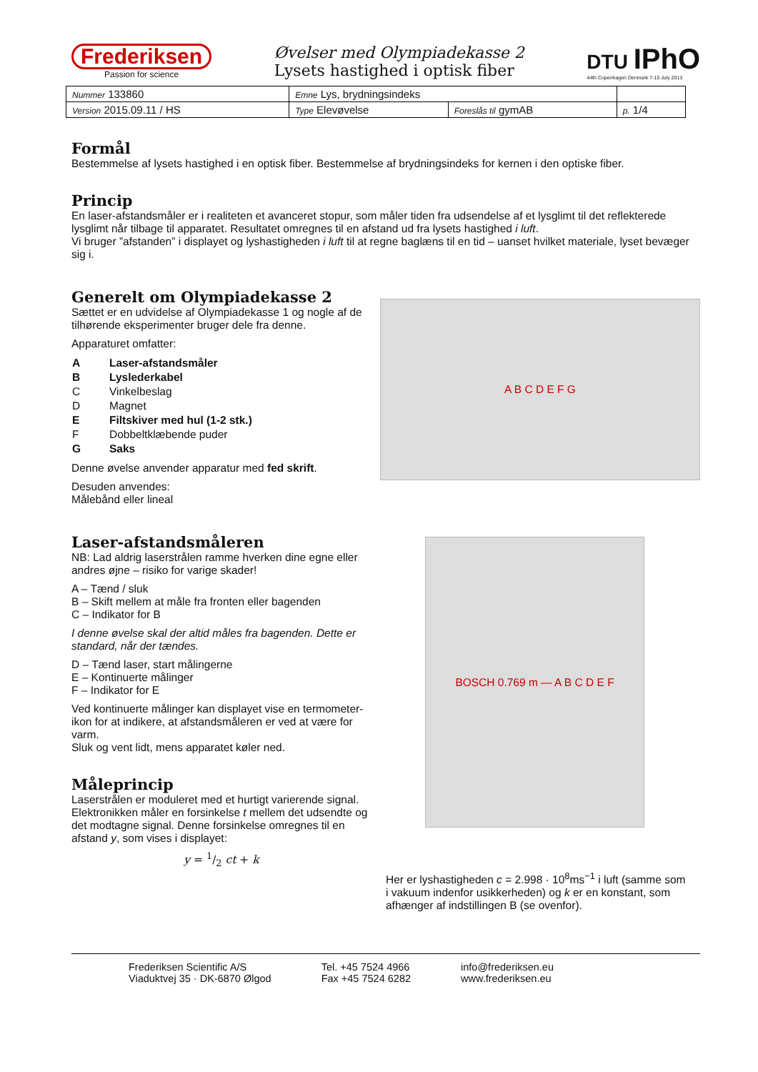Frederiksen
Passion for science
Øvelser med Olympiadekasse 2
Lysets hastighed i optisk fiber
DTU IPhO
44th Copenhagen Denmark 7-15 July 2013
| Nummer 133860 | Emne Lys, brydningsindeks | | |
| Version 2015.09.11 / HS | Type Elevøvelse | Foreslås til gymAB | p. 1/4 |
Formål
Bestemmelse af lysets hastighed i en optisk fiber. Bestemmelse af brydningsindeks for kernen i den optiske fiber.
Princip
En laser-afstandsmåler er i realiteten et avanceret stopur, som måler tiden fra udsendelse af et lysglimt til det reflekterede lysglimt når tilbage til apparatet. Resultatet omregnes til en afstand ud fra lysets hastighed i luft.
Vi bruger ”afstanden” i displayet og lyshastigheden i luft til at regne baglæns til en tid – uanset hvilket materiale, lyset bevæger sig i.
Generelt om Olympiadekasse 2
Sættet er en udvidelse af Olympiadekasse 1 og nogle af de tilhørende eksperimenter bruger dele fra denne.
Apparaturet omfatter:
| A | Laser-afstandsmåler |
| B | Lyslederkabel |
| C | Vinkelbeslag |
| D | Magnet |
| E | Filtskiver med hul (1-2 stk.) |
| F | Dobbeltklæbende puder |
| G | Saks |
Denne øvelse anvender apparatur med fed skrift.
Desuden anvendes:
Målebånd eller lineal
A B C D E F G
Laser-afstandsmåleren
NB: Lad aldrig laserstrålen ramme hverken dine egne eller andres øjne – risiko for varige skader!
A – Tænd / sluk
B – Skift mellem at måle fra fronten eller bagenden
C – Indikator for B
I denne øvelse skal der altid måles fra bagenden. Dette er standard, når der tændes.
D – Tænd laser, start målingerne
E – Kontinuerte målinger
F – Indikator for E
Ved kontinuerte målinger kan displayet vise en termometer-ikon for at indikere, at afstandsmåleren er ved at være for varm.
Sluk og vent lidt, mens apparatet køler ned.
Måleprincip
Laserstrålen er moduleret med et hurtigt varierende signal.
Elektronikken måler en forsinkelse t mellem det udsendte og det modtagne signal. Denne forsinkelse omregnes til en afstand y, som vises i displayet:
y = 1/2 ct + k
BOSCH 0.769 m — A B C D E F
Her er lyshastigheden c = 2.998 · 10<sup>8</sup>ms<sup>−1</sup> i luft (samme som i vakuum indenfor usikkerheden) og k er en konstant, som afhænger af indstillingen B (se ovenfor).
Frederiksen Scientific A/S
Viaduktvej 35 · DK-6870 Ølgod
Tel. +45 7524 4966
Fax +45 7524 6282
info@frederiksen.eu
www.frederiksen.eu